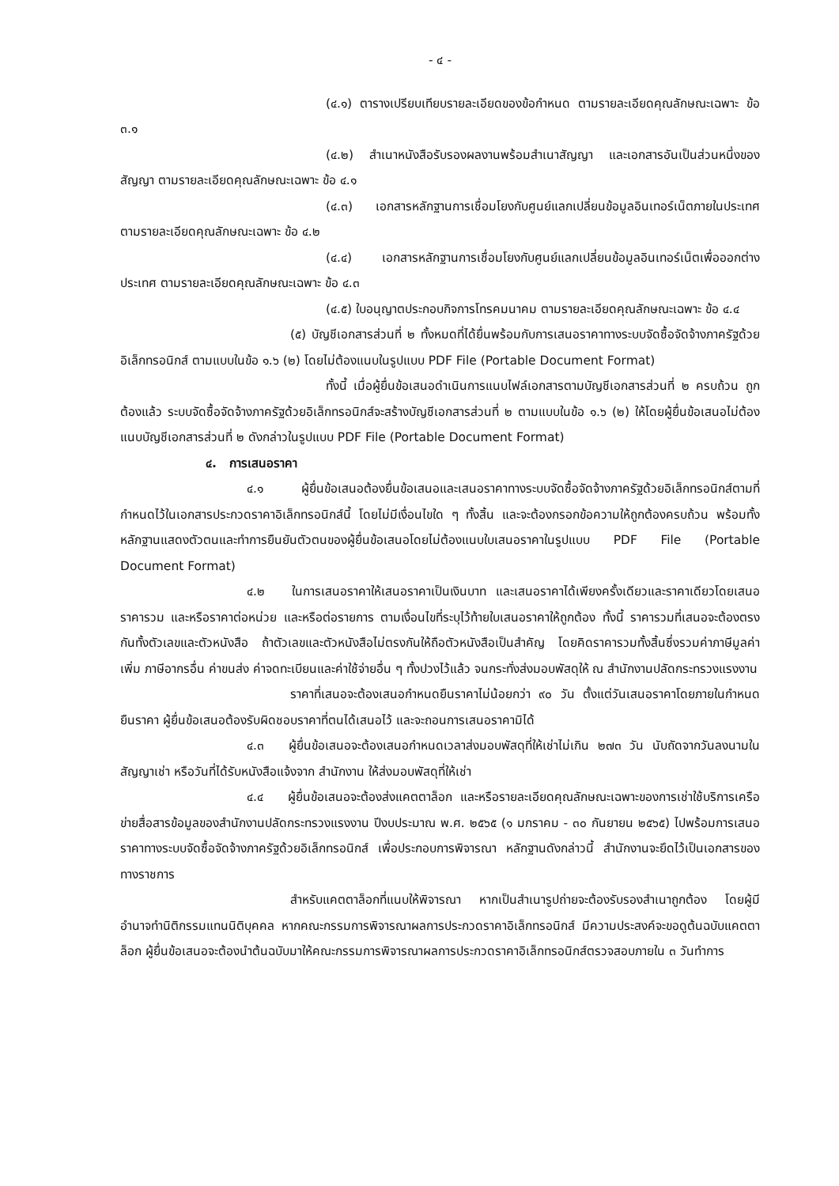- ๔ -
(๔.๑) ตารางเปรียบเทียบรายละเอียดของข้อกำหนด ตามรายละเอียดคุณลักษณะเฉพาะ ข้อ ๓.๑
(๔.๒) สำเนาหนังสือรับรองผลงานพร้อมสำเนาสัญญา และเอกสารอันเป็นส่วนหนึ่งของสัญญา ตามรายละเอียดคุณลักษณะเฉพาะ ข้อ ๔.๑
(๔.๓) เอกสารหลักฐานการเชื่อมโยงกับศูนย์แลกเปลี่ยนข้อมูลอินเทอร์เน็ตภายในประเทศ ตามรายละเอียดคุณลักษณะเฉพาะ ข้อ ๔.๒
(๔.๔) เอกสารหลักฐานการเชื่อมโยงกับศูนย์แลกเปลี่ยนข้อมูลอินเทอร์เน็ตเพื่อออกต่างประเทศ ตามรายละเอียดคุณลักษณะเฉพาะ ข้อ ๔.๓
(๔.๕) ใบอนุญาตประกอบกิจการโทรคมนาคม ตามรายละเอียดคุณลักษณะเฉพาะ ข้อ ๔.๔
(๕) บัญชีเอกสารส่วนที่ ๒ ทั้งหมดที่ได้ยื่นพร้อมกับการเสนอราคาทางระบบจัดซื้อจัดจ้างภาครัฐด้วยอิเล็กทรอนิกส์ ตามแบบในข้อ ๑.๖ (๒) โดยไม่ต้องแนบในรูปแบบ PDF File (Portable Document Format)
ทั้งนี้ เมื่อผู้ยื่นข้อเสนอดำเนินการแนบไฟล์เอกสารตามบัญชีเอกสารส่วนที่ ๒ ครบถ้วน ถูกต้องแล้ว ระบบจัดซื้อจัดจ้างภาครัฐด้วยอิเล็กทรอนิกส์จะสร้างบัญชีเอกสารส่วนที่ ๒ ตามแบบในข้อ ๑.๖ (๒) ให้โดยผู้ยื่นข้อเสนอไม่ต้องแนบบัญชีเอกสารส่วนที่ ๒ ดังกล่าวในรูปแบบ PDF File (Portable Document Format)
๔. การเสนอราคา
๔.๑ ผู้ยื่นข้อเสนอต้องยื่นข้อเสนอและเสนอราคาทางระบบจัดซื้อจัดจ้างภาครัฐด้วยอิเล็กทรอนิกส์ตามที่กำหนดไว้ในเอกสารประกวดราคาอิเล็กทรอนิกส์นี้ โดยไม่มีเงื่อนไขใด ๆ ทั้งสิ้น และจะต้องกรอกข้อความให้ถูกต้องครบถ้วน พร้อมทั้งหลักฐานแสดงตัวตนและทำการยืนยันตัวตนของผู้ยื่นข้อเสนอโดยไม่ต้องแนบใบเสนอราคาในรูปแบบ PDF File (Portable Document Format)
๔.๒ ในการเสนอราคาให้เสนอราคาเป็นเงินบาท และเสนอราคาได้เพียงครั้งเดียวและราคาเดียวโดยเสนอราคารวม และหรือราคาต่อหน่วย และหรือต่อรายการ ตามเงื่อนไขที่ระบุไว้ท้ายใบเสนอราคาให้ถูกต้อง ทั้งนี้ ราคารวมที่เสนอจะต้องตรงกันทั้งตัวเลขและตัวหนังสือ ถ้าตัวเลขและตัวหนังสือไม่ตรงกันให้ถือตัวหนังสือเป็นสำคัญ โดยคิดราคารวมทั้งสิ้นซึ่งรวมค่าภาษีมูลค่าเพิ่ม ภาษีอากรอื่น ค่าขนส่ง ค่าจดทะเบียนและค่าใช้จ่ายอื่น ๆ ทั้งปวงไว้แล้ว จนกระทั่งส่งมอบพัสดุให้ ณ สำนักงานปลัดกระทรวงแรงงาน
ราคาที่เสนอจะต้องเสนอกำหนดยืนราคาไม่น้อยกว่า ๙๐ วัน ตั้งแต่วันเสนอราคาโดยภายในกำหนดยืนราคา ผู้ยื่นข้อเสนอต้องรับผิดชอบราคาที่ตนได้เสนอไว้ และจะถอนการเสนอราคามิได้
๔.๓ ผู้ยื่นข้อเสนอจะต้องเสนอกำหนดเวลาส่งมอบพัสดุที่ให้เช่าไม่เกิน ๒๗๓ วัน นับถัดจากวันลงนามในสัญญาเช่า หรือวันที่ได้รับหนังสือแจ้งจาก สำนักงาน ให้ส่งมอบพัสดุที่ให้เช่า
๔.๔ ผู้ยื่นข้อเสนอจะต้องส่งแคตตาล็อก และหรือรายละเอียดคุณลักษณะเฉพาะของการเช่าใช้บริการเครือข่ายสื่อสารข้อมูลของสำนักงานปลัดกระทรวงแรงงาน ปีงบประมาณ พ.ศ. ๒๕๖๕ (๑ มกราคม - ๓๐ กันยายน ๒๕๖๕) ไปพร้อมการเสนอราคาทางระบบจัดซื้อจัดจ้างภาครัฐด้วยอิเล็กทรอนิกส์ เพื่อประกอบการพิจารณา หลักฐานดังกล่าวนี้ สำนักงานจะยึดไว้เป็นเอกสารของทางราชการ
สำหรับแคตตาล็อกที่แนบให้พิจารณา หากเป็นสำเนารูปถ่ายจะต้องรับรองสำเนาถูกต้อง โดยผู้มีอำนาจทำนิติกรรมแทนนิติบุคคล หากคณะกรรมการพิจารณาผลการประกวดราคาอิเล็กทรอนิกส์ มีความประสงค์จะขอดูต้นฉบับแคตตาล็อก ผู้ยื่นข้อเสนอจะต้องนำต้นฉบับมาให้คณะกรรมการพิจารณาผลการประกวดราคาอิเล็กทรอนิกส์ตรวจสอบภายใน ๓ วันทำการ